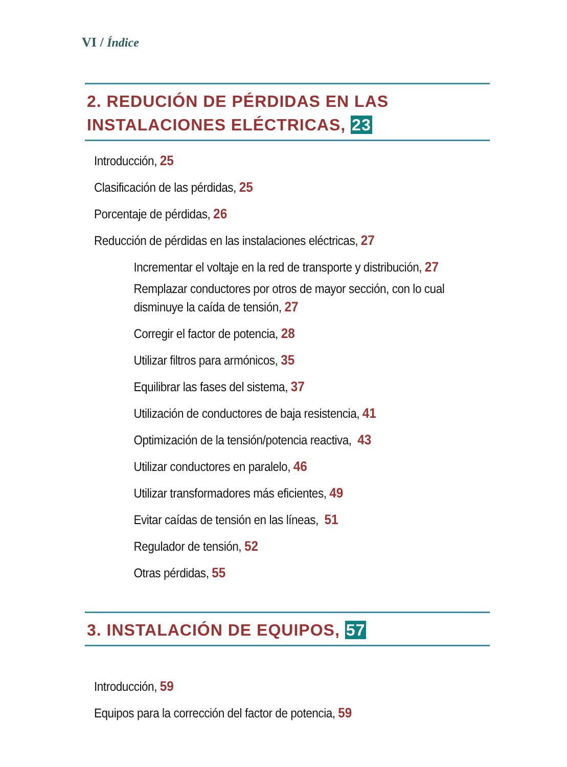VI / Índice
2. REDUCIÓN DE PÉRDIDAS EN LAS INSTALACIONES ELÉCTRICAS, 23
Introducción, 25
Clasificación de las pérdidas, 25
Porcentaje de pérdidas, 26
Reducción de pérdidas en las instalaciones eléctricas, 27
Incrementar el voltaje en la red de transporte y distribución, 27
Remplazar conductores por otros de mayor sección, con lo cual disminuye la caída de tensión, 27
Corregir el factor de potencia, 28
Utilizar filtros para armónicos, 35
Equilibrar las fases del sistema, 37
Utilización de conductores de baja resistencia, 41
Optimización de la tensión/potencia reactiva, 43
Utilizar conductores en paralelo, 46
Utilizar transformadores más eficientes, 49
Evitar caídas de tensión en las líneas, 51
Regulador de tensión, 52
Otras pérdidas, 55
3. INSTALACIÓN DE EQUIPOS, 57
Introducción, 59
Equipos para la corrección del factor de potencia, 59